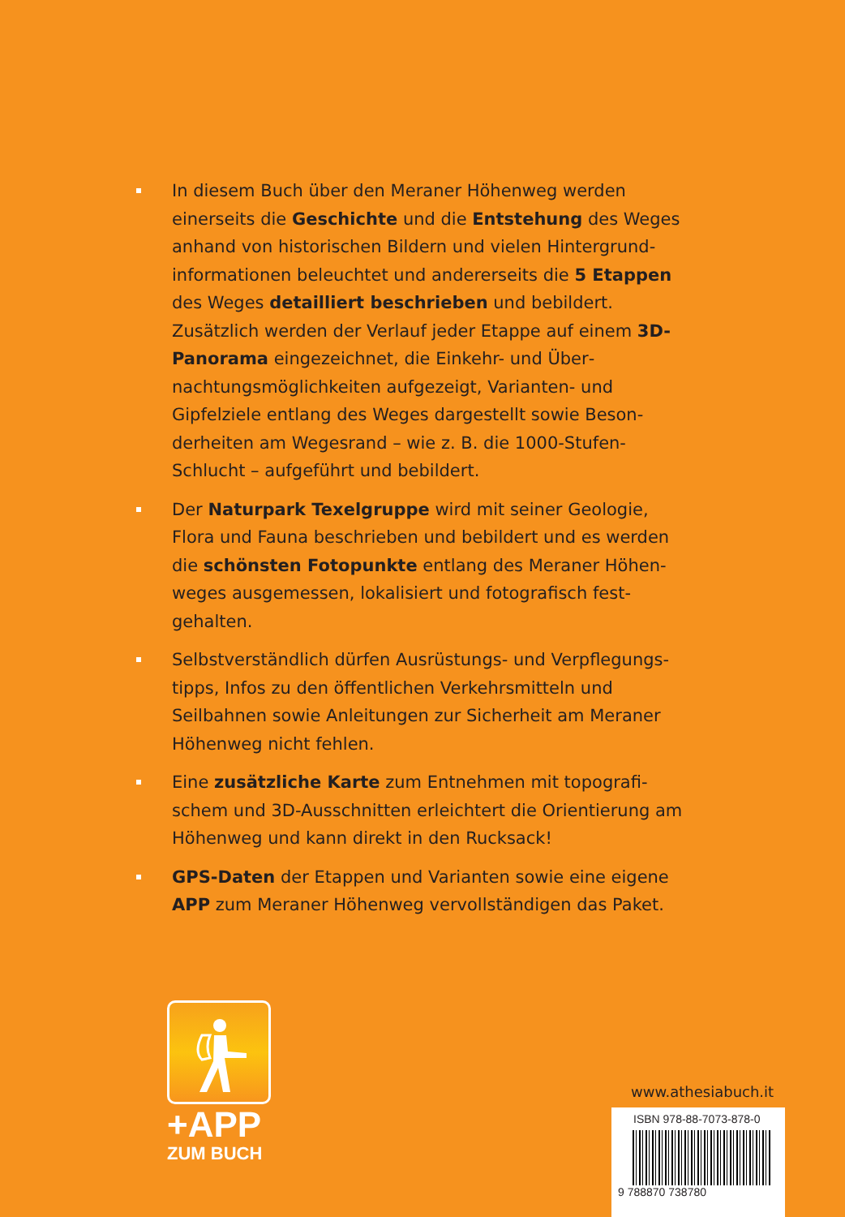In diesem Buch über den Meraner Höhenweg werden einerseits die Geschichte und die Entstehung des Weges anhand von historischen Bildern und vielen Hintergrund­informationen beleuchtet und andererseits die 5 Etappen des Weges detailliert beschrieben und bebildert. Zusätzlich werden der Verlauf jeder Etappe auf einem 3D-Panorama eingezeichnet, die Einkehr- und Über­nachtungsmöglichkeiten aufgezeigt, Varianten- und Gipfelziele entlang des Weges dargestellt sowie Beson­derheiten am Wegesrand – wie z. B. die 1000-Stufen-Schlucht – aufgeführt und bebildert.
Der Naturpark Texelgruppe wird mit seiner Geologie, Flora und Fauna beschrieben und bebildert und es werden die schönsten Fotopunkte entlang des Meraner Höhen­weges ausgemessen, lokalisiert und fotografisch fest­gehalten.
Selbstverständlich dürfen Ausrüstungs- und Verpflegungs­tipps, Infos zu den öffentlichen Verkehrsmitteln und Seilbahnen sowie Anleitungen zur Sicherheit am Meraner Höhenweg nicht fehlen.
Eine zusätzliche Karte zum Entnehmen mit topografi­schem und 3D-Ausschnitten erleichtert die Orientierung am Höhenweg und kann direkt in den Rucksack!
GPS-Daten der Etappen und Varianten sowie eine eigene APP zum Meraner Höhenweg vervollständigen das Paket.
+APP
ZUM BUCH
www.athesiabuch.it
ISBN 978-88-7073-878-0
9 788870 738780